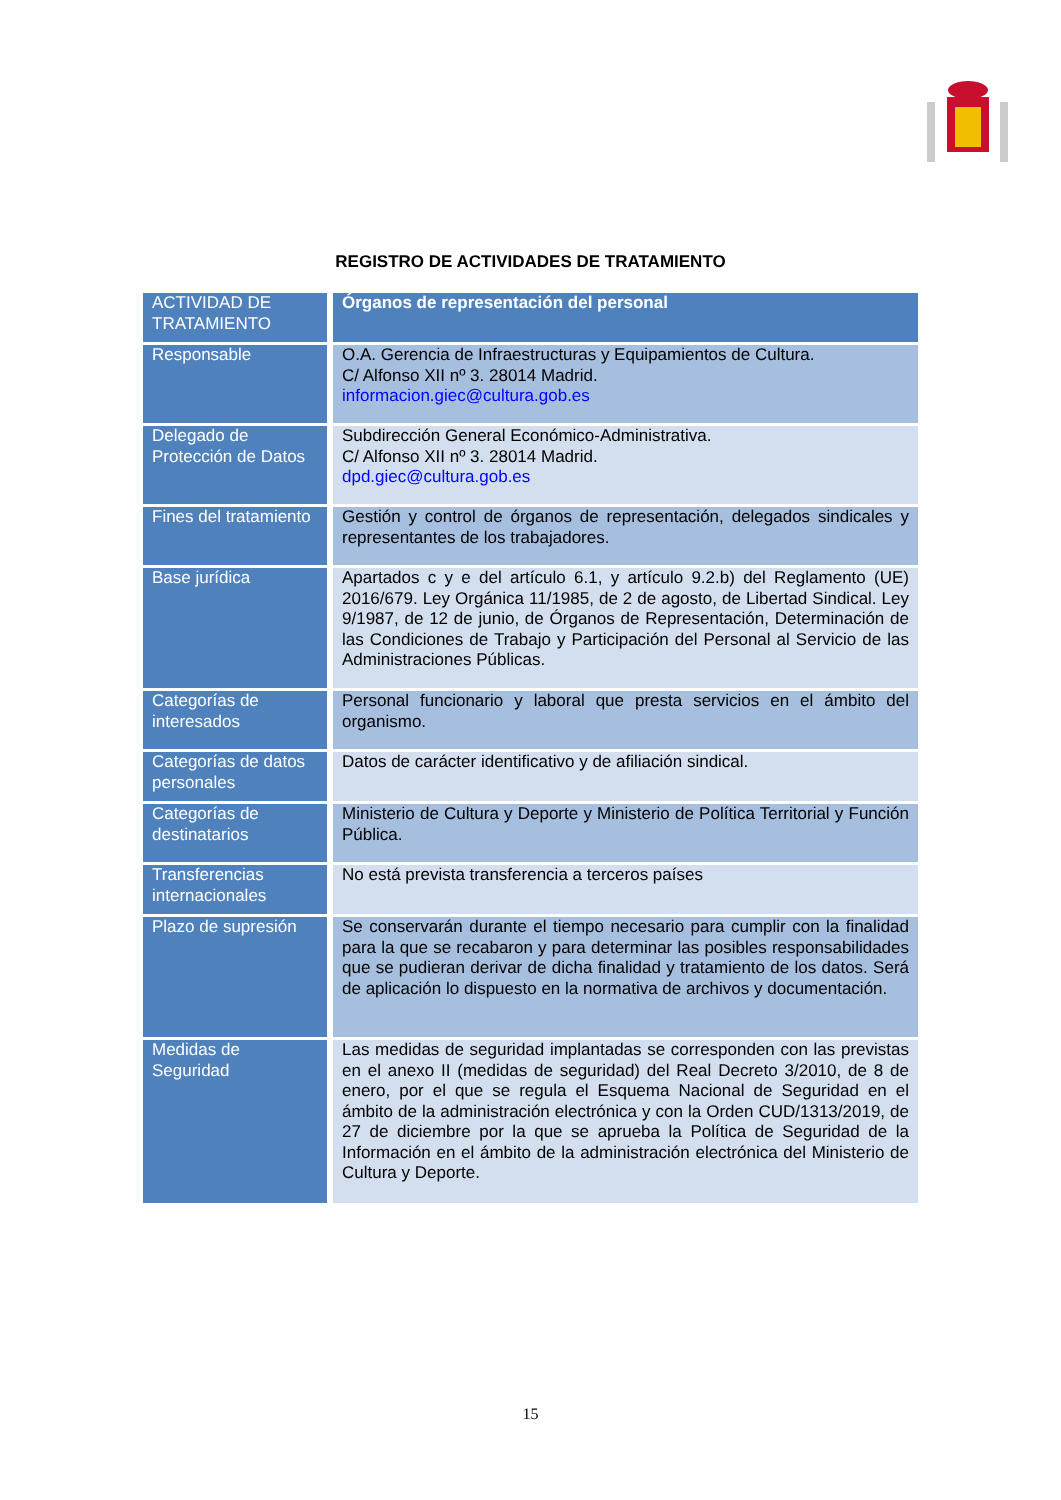REGISTRO DE ACTIVIDADES DE TRATAMIENTO
| ACTIVIDAD DE TRATAMIENTO | Órganos de representación del personal |
| Responsable | O.A. Gerencia de Infraestructuras y Equipamientos de Cultura. C/ Alfonso XII nº 3. 28014 Madrid. informacion.giec@cultura.gob.es |
| Delegado de Protección de Datos | Subdirección General Económico-Administrativa. C/ Alfonso XII nº 3. 28014 Madrid. dpd.giec@cultura.gob.es |
| Fines del tratamiento | Gestión y control de órganos de representación, delegados sindicales y representantes de los trabajadores. |
| Base jurídica | Apartados c y e del artículo 6.1, y artículo 9.2.b) del Reglamento (UE) 2016/679. Ley Orgánica 11/1985, de 2 de agosto, de Libertad Sindical. Ley 9/1987, de 12 de junio, de Órganos de Representación, Determinación de las Condiciones de Trabajo y Participación del Personal al Servicio de las Administraciones Públicas. |
| Categorías de interesados | Personal funcionario y laboral que presta servicios en el ámbito del organismo. |
| Categorías de datos personales | Datos de carácter identificativo y de afiliación sindical. |
| Categorías de destinatarios | Ministerio de Cultura y Deporte y Ministerio de Política Territorial y Función Pública. |
| Transferencias internacionales | No está prevista transferencia a terceros países |
| Plazo de supresión | Se conservarán durante el tiempo necesario para cumplir con la finalidad para la que se recabaron y para determinar las posibles responsabilidades que se pudieran derivar de dicha finalidad y tratamiento de los datos. Será de aplicación lo dispuesto en la normativa de archivos y documentación. |
| Medidas de Seguridad | Las medidas de seguridad implantadas se corresponden con las previstas en el anexo II (medidas de seguridad) del Real Decreto 3/2010, de 8 de enero, por el que se regula el Esquema Nacional de Seguridad en el ámbito de la administración electrónica y con la Orden CUD/1313/2019, de 27 de diciembre por la que se aprueba la Política de Seguridad de la Información en el ámbito de la administración electrónica del Ministerio de Cultura y Deporte. |
15